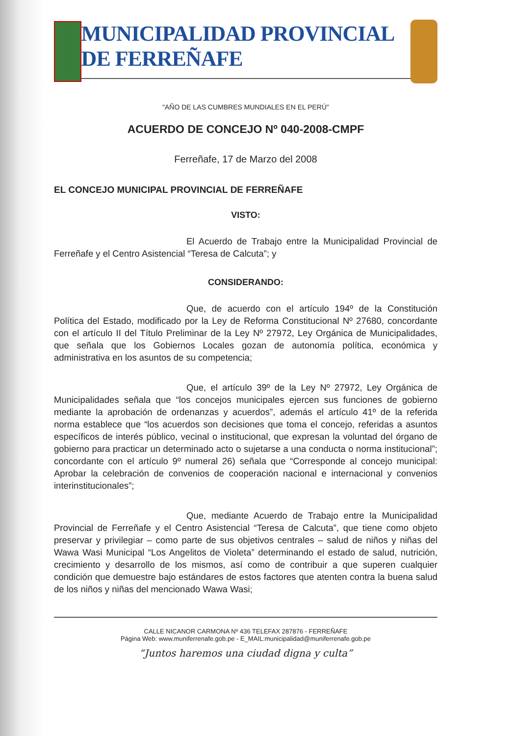MUNICIPALIDAD PROVINCIAL DE FERREÑAFE
"AÑO DE LAS CUMBRES MUNDIALES EN EL PERÚ"
ACUERDO DE CONCEJO Nº 040-2008-CMPF
Ferreñafe, 17 de Marzo del 2008
EL CONCEJO MUNICIPAL PROVINCIAL DE FERREÑAFE
VISTO:
El Acuerdo de Trabajo entre la Municipalidad Provincial de Ferreñafe y el Centro Asistencial “Teresa de Calcuta”; y
CONSIDERANDO:
Que, de acuerdo con el artículo 194º de la Constitución Política del Estado, modificado por la Ley de Reforma Constitucional Nº 27680, concordante con el artículo II del Título Preliminar de la Ley Nº 27972, Ley Orgánica de Municipalidades, que señala que los Gobiernos Locales gozan de autonomía política, económica y administrativa en los asuntos de su competencia;
Que, el artículo 39º de la Ley Nº 27972, Ley Orgánica de Municipalidades señala que “los concejos municipales ejercen sus funciones de gobierno mediante la aprobación de ordenanzas y acuerdos”, además el artículo 41º de la referida norma establece que “los acuerdos son decisiones que toma el concejo, referidas a asuntos específicos de interés público, vecinal o institucional, que expresan la voluntad del órgano de gobierno para practicar un determinado acto o sujetarse a una conducta o norma institucional”; concordante con el artículo 9º numeral 26) señala que “Corresponde al concejo municipal: Aprobar la celebración de convenios de cooperación nacional e internacional y convenios interinstitucionales”;
Que, mediante Acuerdo de Trabajo entre la Municipalidad Provincial de Ferreñafe y el Centro Asistencial “Teresa de Calcuta”, que tiene como objeto preservar y privilegiar – como parte de sus objetivos centrales – salud de niños y niñas del Wawa Wasi Municipal “Los Angelitos de Violeta” determinando el estado de salud, nutrición, crecimiento y desarrollo de los mismos, así como de contribuir a que superen cualquier condición que demuestre bajo estándares de estos factores que atenten contra la buena salud de los niños y niñas del mencionado Wawa Wasi;
CALLE NICANOR CARMONA Nº 436 TELEFAX 287876 - FERREÑAFE
Página Web: www.muniferrenafe.gob.pe - E_MAIL:municipalidad@muniferrenafe.gob.pe
“Juntos haremos una ciudad digna y culta”